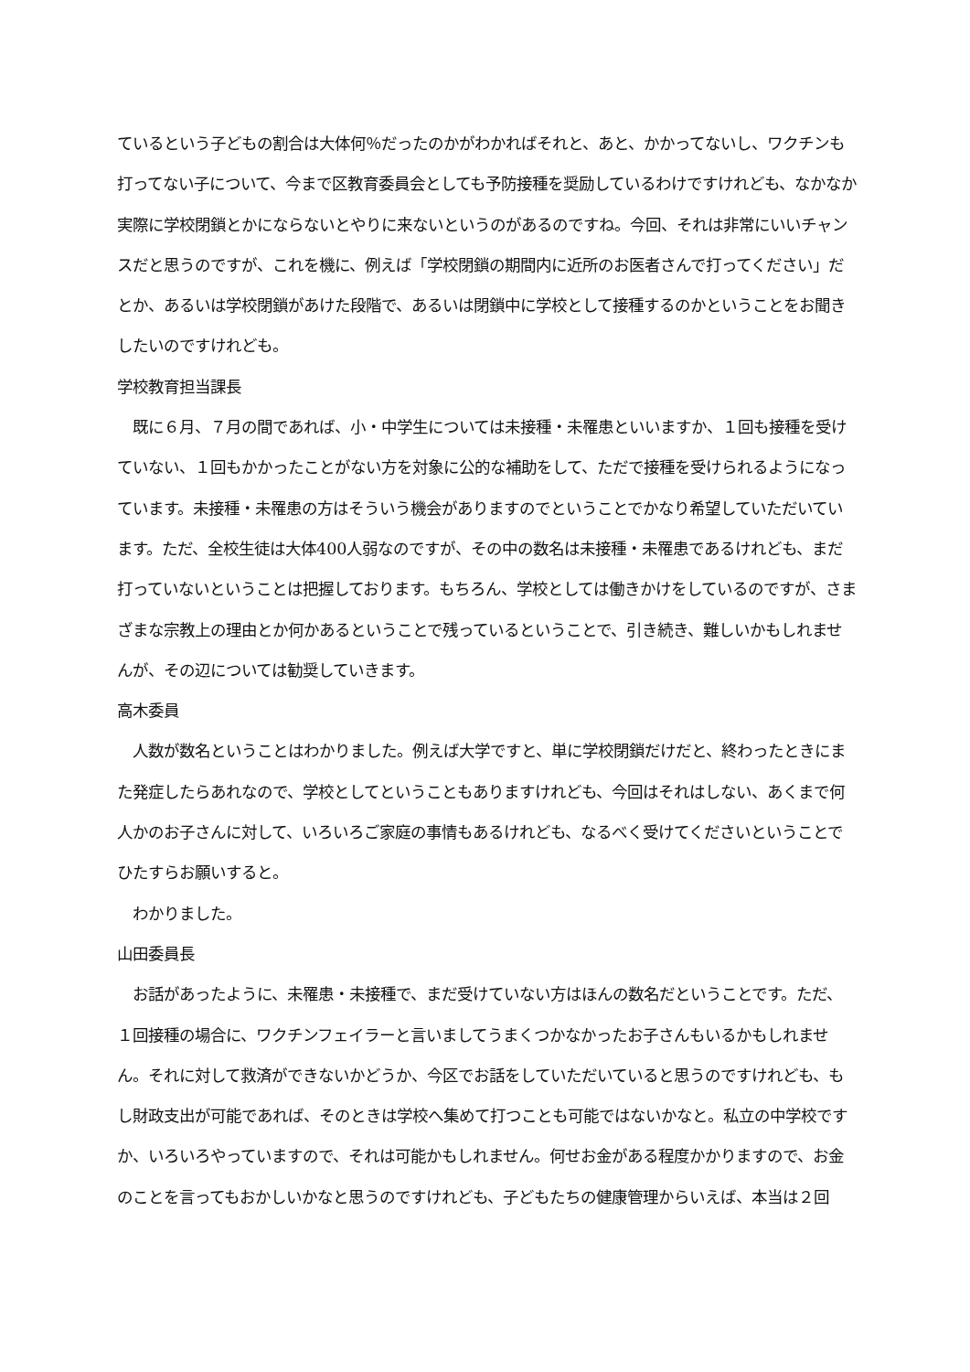ているという子どもの割合は大体何％だったのかがわかればそれと、あと、かかってないし、ワクチンも打ってない子について、今まで区教育委員会としても予防接種を奨励しているわけですけれども、なかなか実際に学校閉鎖とかにならないとやりに来ないというのがあるのですね。今回、それは非常にいいチャンスだと思うのですが、これを機に、例えば「学校閉鎖の期間内に近所のお医者さんで打ってください」だとか、あるいは学校閉鎖があけた段階で、あるいは閉鎖中に学校として接種するのかということをお聞きしたいのですけれども。
学校教育担当課長
　既に６月、７月の間であれば、小・中学生については未接種・未罹患といいますか、１回も接種を受けていない、１回もかかったことがない方を対象に公的な補助をして、ただで接種を受けられるようになっています。未接種・未罹患の方はそういう機会がありますのでということでかなり希望していただいています。ただ、全校生徒は大体400人弱なのですが、その中の数名は未接種・未罹患であるけれども、まだ打っていないということは把握しております。もちろん、学校としては働きかけをしているのですが、さまざまな宗教上の理由とか何かあるということで残っているということで、引き続き、難しいかもしれませんが、その辺については勧奨していきます。
高木委員
　人数が数名ということはわかりました。例えば大学ですと、単に学校閉鎖だけだと、終わったときにまた発症したらあれなので、学校としてということもありますけれども、今回はそれはしない、あくまで何人かのお子さんに対して、いろいろご家庭の事情もあるけれども、なるべく受けてくださいということでひたすらお願いすると。
　わかりました。
山田委員長
　お話があったように、未罹患・未接種で、まだ受けていない方はほんの数名だということです。ただ、１回接種の場合に、ワクチンフェイラーと言いましてうまくつかなかったお子さんもいるかもしれません。それに対して救済ができないかどうか、今区でお話をしていただいていると思うのですけれども、もし財政支出が可能であれば、そのときは学校へ集めて打つことも可能ではないかなと。私立の中学校ですか、いろいろやっていますので、それは可能かもしれません。何せお金がある程度かかりますので、お金のことを言ってもおかしいかなと思うのですけれども、子どもたちの健康管理からいえば、本当は２回